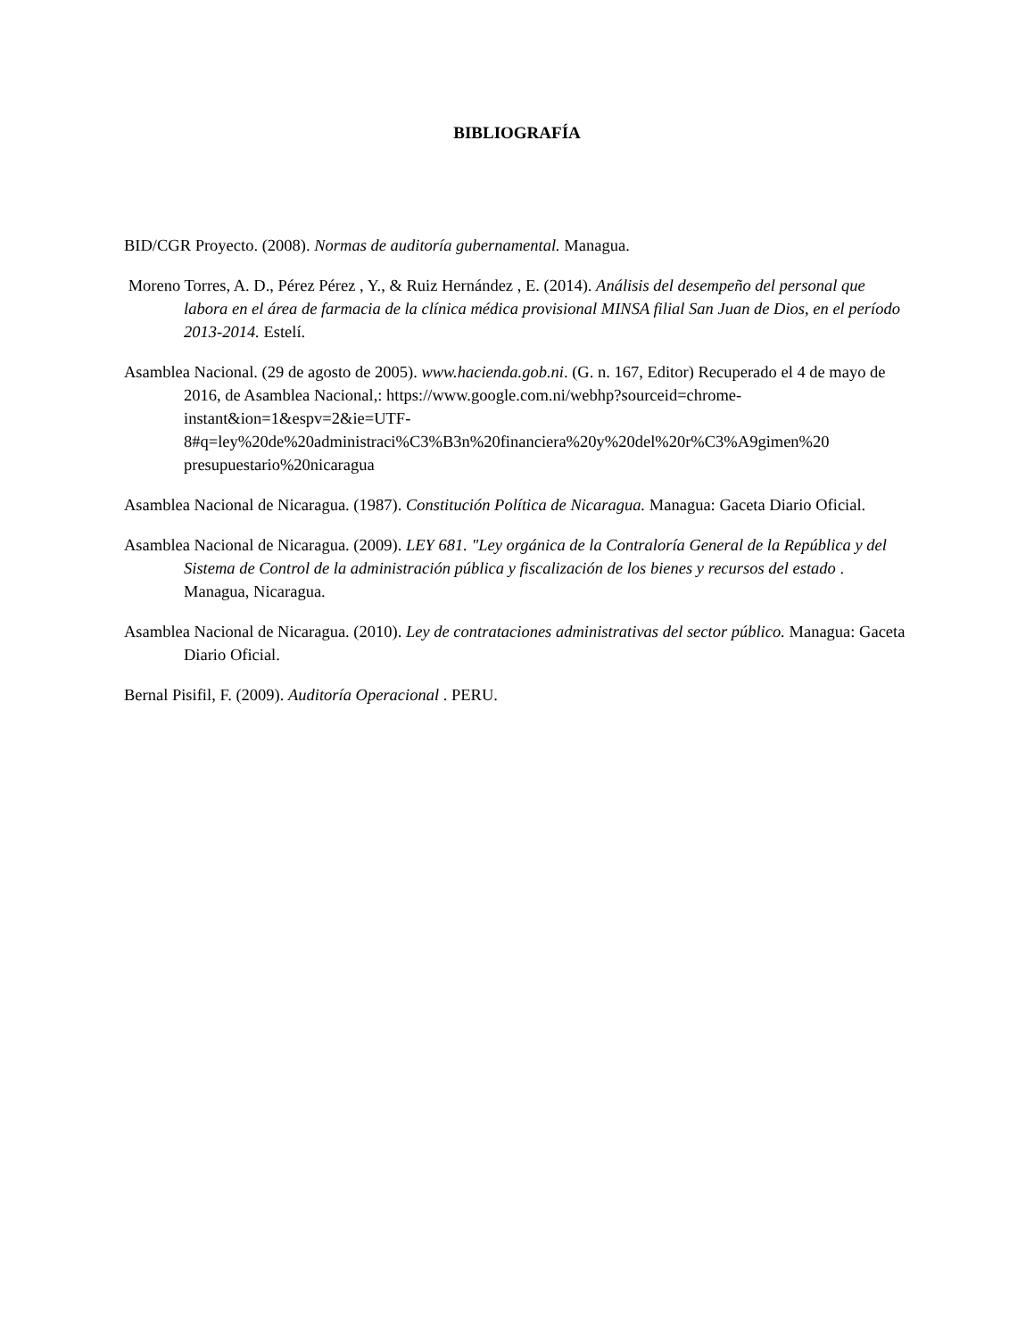BIBLIOGRAFÍA
BID/CGR Proyecto. (2008). Normas de auditoría gubernamental. Managua.
Moreno Torres, A. D., Pérez Pérez , Y., & Ruiz Hernández , E. (2014). Análisis del desempeño del personal que labora en el área de farmacia de la clínica médica provisional MINSA filial San Juan de Dios, en el período 2013-2014. Estelí.
Asamblea Nacional. (29 de agosto de 2005). www.hacienda.gob.ni. (G. n. 167, Editor) Recuperado el 4 de mayo de 2016, de Asamblea Nacional,: https://www.google.com.ni/webhp?sourceid=chrome-instant&ion=1&espv=2&ie=UTF-
8#q=ley%20de%20administraci%C3%B3n%20financiera%20y%20del%20r%C3%A9gimen%20 presupuestario%20nicaragua
Asamblea Nacional de Nicaragua. (1987). Constitución Política de Nicaragua. Managua: Gaceta Diario Oficial.
Asamblea Nacional de Nicaragua. (2009). LEY 681. "Ley orgánica de la Contraloría General de la República y del Sistema de Control de la administración pública y fiscalización de los bienes y recursos del estado . Managua, Nicaragua.
Asamblea Nacional de Nicaragua. (2010). Ley de contrataciones administrativas del sector público. Managua: Gaceta Diario Oficial.
Bernal Pisifil, F. (2009). Auditoría Operacional . PERU.